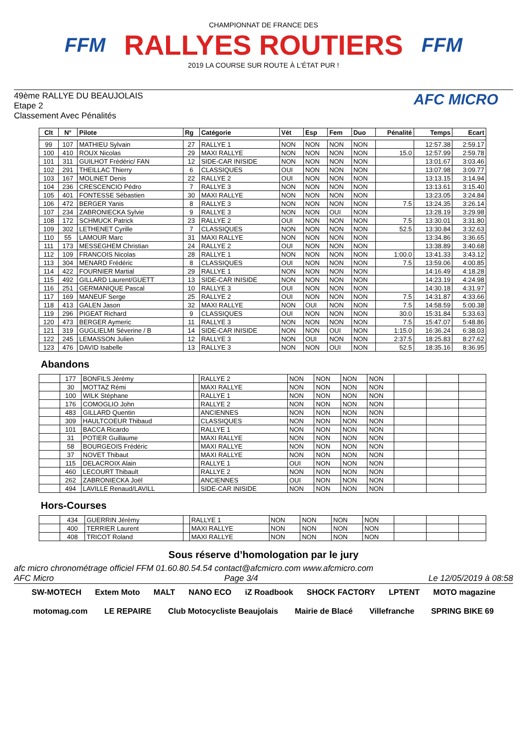FFM
CHAMPIONNAT DE FRANCE DES
RALLYES ROUTIERS
2019 LA COURSE SUR ROUTE À L'ÉTAT PUR !
FFM
49ème RALLYE DU BEAUJOLAIS
Etape 2
Classement Avec Pénalités
AFC MICRO
| Clt | N° | Pilote | Rg | Catégorie | Vét | Esp | Fem | Duo | Pénalité | Temps | Ecart |
| --- | --- | --- | --- | --- | --- | --- | --- | --- | --- | --- | --- |
| 99 | 107 | MATHIEU Sylvain | 27 | RALLYE 1 | NON | NON | NON | NON | | 12:57.38 | 2:59.17 |
| 100 | 410 | ROUX Nicolas | 29 | MAXI RALLYE | NON | NON | NON | NON | 15.0 | 12:57.99 | 2:59.78 |
| 101 | 311 | GUILHOT Frédéric/ FAN | 12 | SIDE-CAR INISIDE | NON | NON | NON | NON | | 13:01.67 | 3:03.46 |
| 102 | 291 | THEILLAC Thierry | 6 | CLASSIQUES | OUI | NON | NON | NON | | 13:07.98 | 3:09.77 |
| 103 | 167 | MOLINET Denis | 22 | RALLYE 2 | OUI | NON | NON | NON | | 13:13.15 | 3:14.94 |
| 104 | 236 | CRESCENCIO Pédro | 7 | RALLYE 3 | NON | NON | NON | NON | | 13:13.61 | 3:15.40 |
| 105 | 401 | FONTESSE Sébastien | 30 | MAXI RALLYE | NON | NON | NON | NON | | 13:23.05 | 3:24.84 |
| 106 | 472 | BERGER Yanis | 8 | RALLYE 3 | NON | NON | NON | NON | 7.5 | 13:24.35 | 3:26.14 |
| 107 | 234 | ZABRONIECKA Sylvie | 9 | RALLYE 3 | NON | NON | OUI | NON | | 13:28.19 | 3:29.98 |
| 108 | 172 | SCHMUCK Patrick | 23 | RALLYE 2 | OUI | NON | NON | NON | 7.5 | 13:30.01 | 3:31.80 |
| 109 | 302 | LETHENET Cyrille | 7 | CLASSIQUES | NON | NON | NON | NON | 52.5 | 13:30.84 | 3:32.63 |
| 110 | 55 | LAMOUR Marc | 31 | MAXI RALLYE | NON | NON | NON | NON | | 13:34.86 | 3:36.65 |
| 111 | 173 | MESSEGHEM Christian | 24 | RALLYE 2 | OUI | NON | NON | NON | | 13:38.89 | 3:40.68 |
| 112 | 109 | FRANCOIS Nicolas | 28 | RALLYE 1 | NON | NON | NON | NON | 1:00.0 | 13:41.33 | 3:43.12 |
| 113 | 304 | MENARD Frédéric | 8 | CLASSIQUES | OUI | NON | NON | NON | 7.5 | 13:59.06 | 4:00.85 |
| 114 | 422 | FOURNIER Martial | 29 | RALLYE 1 | NON | NON | NON | NON | | 14:16.49 | 4:18.28 |
| 115 | 492 | GILLARD Laurent/GUETT | 13 | SIDE-CAR INISIDE | NON | NON | NON | NON | | 14:23.19 | 4:24.98 |
| 116 | 251 | GERMANIQUE Pascal | 10 | RALLYE 3 | OUI | NON | NON | NON | | 14:30.18 | 4:31.97 |
| 117 | 169 | MANEUF Serge | 25 | RALLYE 2 | OUI | NON | NON | NON | 7.5 | 14:31.87 | 4:33.66 |
| 118 | 413 | GALEN Jason | 32 | MAXI RALLYE | NON | OUI | NON | NON | 7.5 | 14:58.59 | 5:00.38 |
| 119 | 296 | PIGEAT Richard | 9 | CLASSIQUES | OUI | NON | NON | NON | 30.0 | 15:31.84 | 5:33.63 |
| 120 | 473 | BERGER Aymeric | 11 | RALLYE 3 | NON | NON | NON | NON | 7.5 | 15:47.07 | 5:48.86 |
| 121 | 319 | GUGLIELMI Séverine / B | 14 | SIDE-CAR INISIDE | NON | NON | OUI | NON | 1:15.0 | 16:36.24 | 6:38.03 |
| 122 | 245 | LEMASSON Julien | 12 | RALLYE 3 | NON | OUI | NON | NON | 2:37.5 | 18:25.83 | 8:27.62 |
| 123 | 476 | DAVID Isabelle | 13 | RALLYE 3 | NON | NON | OUI | NON | 52.5 | 18:35.16 | 8:36.95 |
Abandons
| | 177 | BONFILS Jérémy | | RALLYE 2 | NON | NON | NON | NON | | | |
| | 30 | MOTTAZ Rémi | | MAXI RALLYE | NON | NON | NON | NON | | | |
| | 100 | WILK Stéphane | | RALLYE 1 | NON | NON | NON | NON | | | |
| | 176 | COMOGLIO John | | RALLYE 2 | NON | NON | NON | NON | | | |
| | 483 | GILLARD Quentin | | ANCIENNES | NON | NON | NON | NON | | | |
| | 309 | HAULTCOEUR Thibaud | | CLASSIQUES | NON | NON | NON | NON | | | |
| | 101 | BACCA Ricardo | | RALLYE 1 | NON | NON | NON | NON | | | |
| | 31 | POTIER Guillaume | | MAXI RALLYE | NON | NON | NON | NON | | | |
| | 58 | BOURGEOIS Frédéric | | MAXI RALLYE | NON | NON | NON | NON | | | |
| | 37 | NOVET Thibaut | | MAXI RALLYE | NON | NON | NON | NON | | | |
| | 115 | DELACROIX Alain | | RALLYE 1 | OUI | NON | NON | NON | | | |
| | 460 | LECOURT Thibault | | RALLYE 2 | NON | NON | NON | NON | | | |
| | 262 | ZABRONIECKA Joël | | ANCIENNES | OUI | NON | NON | NON | | | |
| | 494 | LAVILLE Renaud/LAVILL | | SIDE-CAR INISIDE | NON | NON | NON | NON | | | |
Hors-Courses
| | 434 | GUERRIN Jérémy | | RALLYE 1 | NON | NON | NON | NON | | | |
| | 400 | TERRIER Laurent | | MAXI RALLYE | NON | NON | NON | NON | | | |
| | 408 | TRICOT Roland | | MAXI RALLYE | NON | NON | NON | NON | | | |
Sous réserve d’homologation par le jury
afc micro chronométrage officiel FFM 01.60.80.54.54 contact@afcmicro.com www.afcmicro.com
AFC Micro Page 3/4 Le 12/05/2019 à 08:58
SW-MOTECH Extem Moto MALT NANO ECO iZ Roadbook SHOCK FACTORY LPTENT MOTO magazine motomag.com LE REPAIRE Club Motocycliste Beaujolais Mairie de Blacé Villefranche SPRING BIKE 69